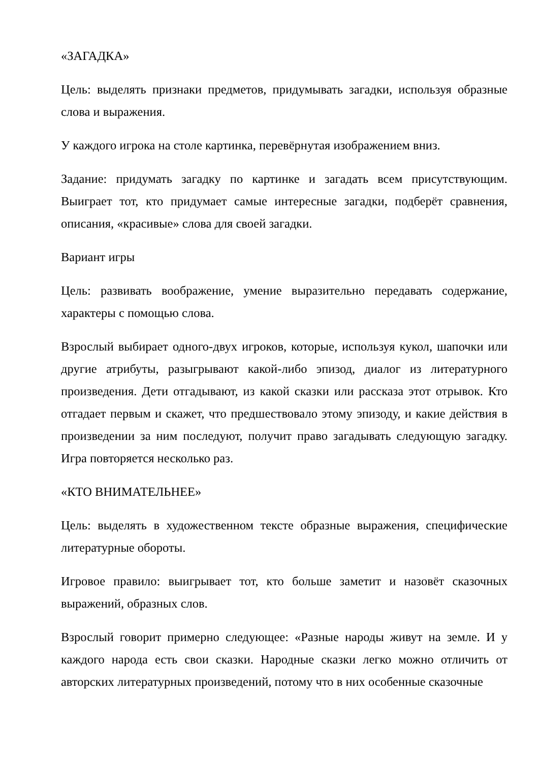«ЗАГАДКА»
Цель: выделять признаки предметов, придумывать загадки, используя образные слова и выражения.
У каждого игрока на столе картинка, перевёрнутая изображением вниз.
Задание: придумать загадку по картинке и загадать всем присутствующим. Выиграет тот, кто придумает самые интересные загадки, подберёт сравнения, описания, «красивые» слова для своей загадки.
Вариант игры
Цель: развивать воображение, умение выразительно передавать содержание, характеры с помощью слова.
Взрослый выбирает одного-двух игроков, которые, используя кукол, шапочки или другие атрибуты, разыгрывают какой-либо эпизод, диалог из литературного произведения. Дети отгадывают, из какой сказки или рассказа этот отрывок. Кто отгадает первым и скажет, что предшествовало этому эпизоду, и какие действия в произведении за ним последуют, получит право загадывать следующую загадку. Игра повторяется несколько раз.
«КТО ВНИМАТЕЛЬНЕЕ»
Цель: выделять в художественном тексте образные выражения, специфические литературные обороты.
Игровое правило: выигрывает тот, кто больше заметит и назовёт сказочных выражений, образных слов.
Взрослый говорит примерно следующее: «Разные народы живут на земле. И у каждого народа есть свои сказки. Народные сказки легко можно отличить от авторских литературных произведений, потому что в них особенные сказочные